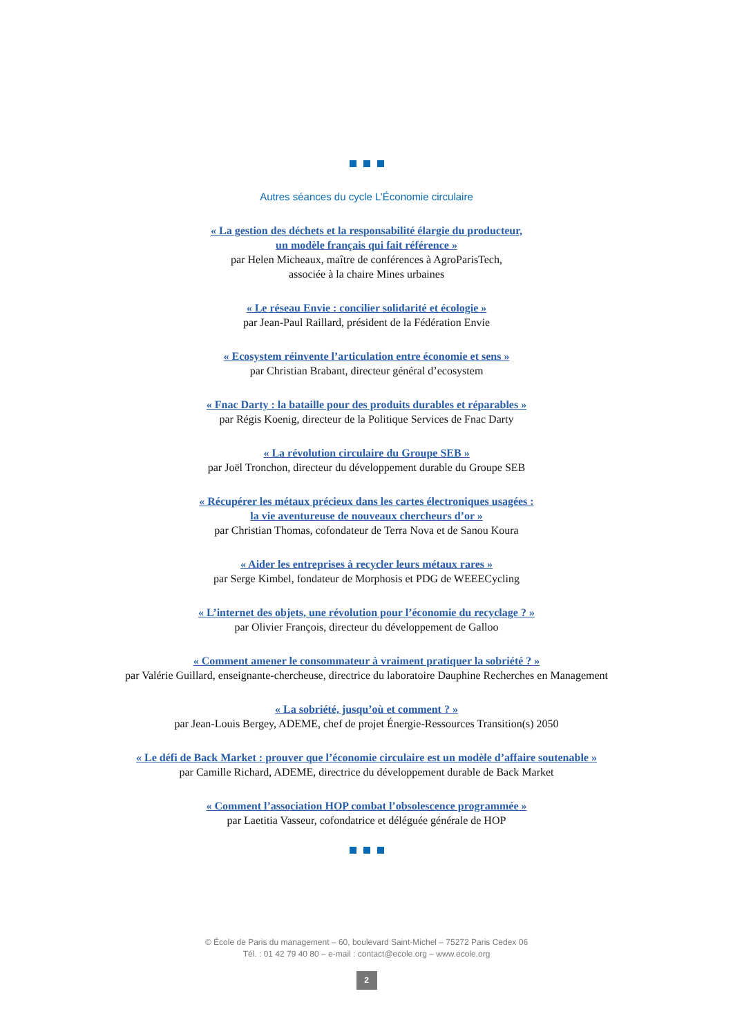Autres séances du cycle L’Économie circulaire
« La gestion des déchets et la responsabilité élargie du producteur,
un modèle français qui fait référence »
par Helen Micheaux, maître de conférences à AgroParisTech,
associée à la chaire Mines urbaines
« Le réseau Envie : concilier solidarité et écologie »
par Jean-Paul Raillard, président de la Fédération Envie
« Ecosystem réinvente l’articulation entre économie et sens »
par Christian Brabant, directeur général d’ecosystem
« Fnac Darty : la bataille pour des produits durables et réparables »
par Régis Koenig, directeur de la Politique Services de Fnac Darty
« La révolution circulaire du Groupe SEB »
par Joël Tronchon, directeur du développement durable du Groupe SEB
« Récupérer les métaux précieux dans les cartes électroniques usagées :
la vie aventureuse de nouveaux chercheurs d’or »
par Christian Thomas, cofondateur de Terra Nova et de Sanou Koura
« Aider les entreprises à recycler leurs métaux rares »
par Serge Kimbel, fondateur de Morphosis et PDG de WEEECycling
« L’internet des objets, une révolution pour l’économie du recyclage ? »
par Olivier François, directeur du développement de Galloo
« Comment amener le consommateur à vraiment pratiquer la sobriété ? »
par Valérie Guillard, enseignante-chercheuse, directrice du laboratoire Dauphine Recherches en Management
« La sobriété, jusqu’où et comment ? »
par Jean-Louis Bergey, ADEME, chef de projet Énergie-Ressources Transition(s) 2050
« Le défi de Back Market : prouver que l’économie circulaire est un modèle d’affaire soutenable »
par Camille Richard, ADEME, directrice du développement durable de Back Market
« Comment l’association HOP combat l’obsolescence programmée »
par Laetitia Vasseur, cofondatrice et déléguée générale de HOP
© École de Paris du management – 60, boulevard Saint-Michel – 75272 Paris Cedex 06
Tél. : 01 42 79 40 80 – e-mail : contact@ecole.org – www.ecole.org
2